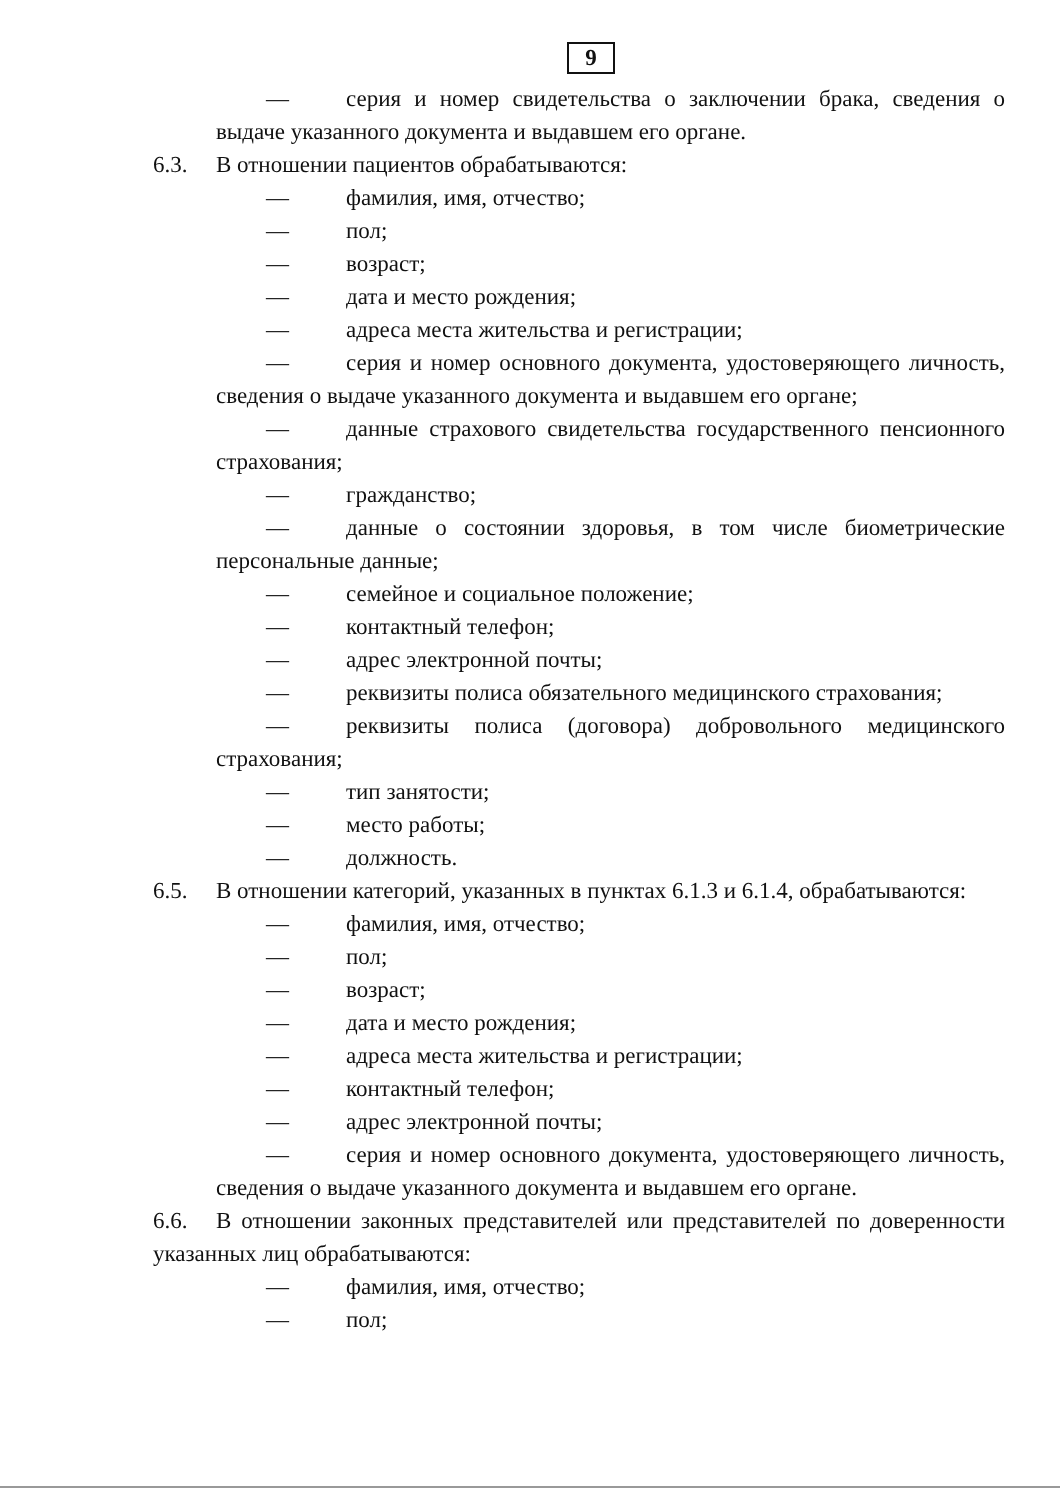9
— серия и номер свидетельства о заключении брака, сведения о выдаче указанного документа и выдавшем его органе.
6.3. В отношении пациентов обрабатываются:
— фамилия, имя, отчество;
— пол;
— возраст;
— дата и место рождения;
— адреса места жительства и регистрации;
— серия и номер основного документа, удостоверяющего личность, сведения о выдаче указанного документа и выдавшем его органе;
— данные страхового свидетельства государственного пенсионного страхования;
— гражданство;
— данные о состоянии здоровья, в том числе биометрические персональные данные;
— семейное и социальное положение;
— контактный телефон;
— адрес электронной почты;
— реквизиты полиса обязательного медицинского страхования;
— реквизиты полиса (договора) добровольного медицинского страхования;
— тип занятости;
— место работы;
— должность.
6.5. В отношении категорий, указанных в пунктах 6.1.3 и 6.1.4, обрабатываются:
— фамилия, имя, отчество;
— пол;
— возраст;
— дата и место рождения;
— адреса места жительства и регистрации;
— контактный телефон;
— адрес электронной почты;
— серия и номер основного документа, удостоверяющего личность, сведения о выдаче указанного документа и выдавшем его органе.
6.6. В отношении законных представителей или представителей по доверенности указанных лиц обрабатываются:
— фамилия, имя, отчество;
— пол;